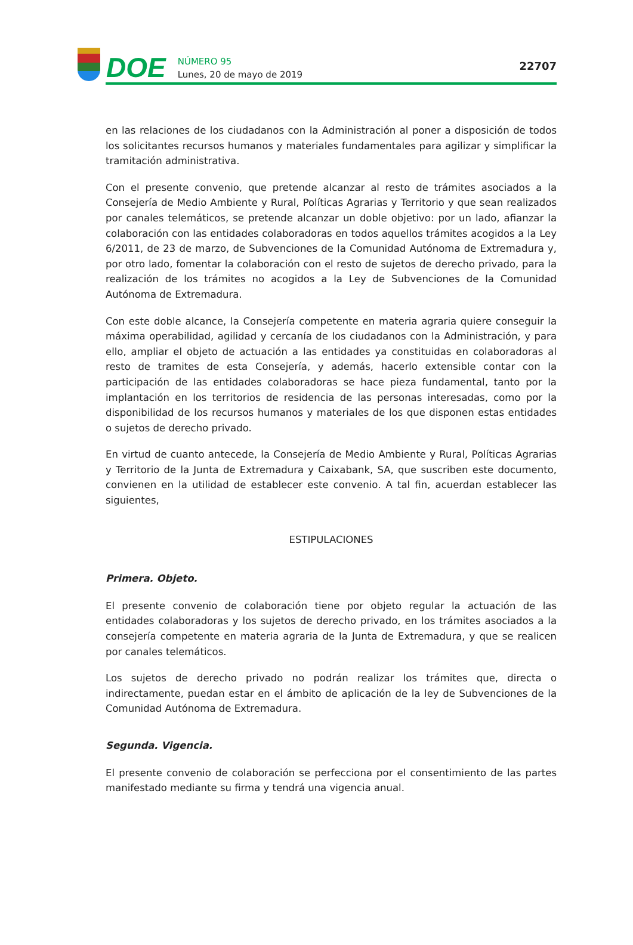DOE
NÚMERO 95
Lunes, 20 de mayo de 2019
22707
en las relaciones de los ciudadanos con la Administración al poner a disposición de todos los solicitantes recursos humanos y materiales fundamentales para agilizar y simplificar la tramitación administrativa.
Con el presente convenio, que pretende alcanzar al resto de trámites asociados a la Consejería de Medio Ambiente y Rural, Políticas Agrarias y Territorio y que sean realizados por canales telemáticos, se pretende alcanzar un doble objetivo: por un lado, afianzar la colaboración con las entidades colaboradoras en todos aquellos trámites acogidos a la Ley 6/2011, de 23 de marzo, de Subvenciones de la Comunidad Autónoma de Extremadura y, por otro lado, fomentar la colaboración con el resto de sujetos de derecho privado, para la realización de los trámites no acogidos a la Ley de Subvenciones de la Comunidad Autónoma de Extremadura.
Con este doble alcance, la Consejería competente en materia agraria quiere conseguir la máxima operabilidad, agilidad y cercanía de los ciudadanos con la Administración, y para ello, ampliar el objeto de actuación a las entidades ya constituidas en colaboradoras al resto de tramites de esta Consejería, y además, hacerlo extensible contar con la participación de las entidades colaboradoras se hace pieza fundamental, tanto por la implantación en los territorios de residencia de las personas interesadas, como por la disponibilidad de los recursos humanos y materiales de los que disponen estas entidades o sujetos de derecho privado.
En virtud de cuanto antecede, la Consejería de Medio Ambiente y Rural, Políticas Agrarias y Territorio de la Junta de Extremadura y Caixabank, SA, que suscriben este documento, convienen en la utilidad de establecer este convenio. A tal fin, acuerdan establecer las siguientes,
ESTIPULACIONES
Primera. Objeto.
El presente convenio de colaboración tiene por objeto regular la actuación de las entidades colaboradoras y los sujetos de derecho privado, en los trámites asociados a la consejería competente en materia agraria de la Junta de Extremadura, y que se realicen por canales telemáticos.
Los sujetos de derecho privado no podrán realizar los trámites que, directa o indirectamente, puedan estar en el ámbito de aplicación de la ley de Subvenciones de la Comunidad Autónoma de Extremadura.
Segunda. Vigencia.
El presente convenio de colaboración se perfecciona por el consentimiento de las partes manifestado mediante su firma y tendrá una vigencia anual.